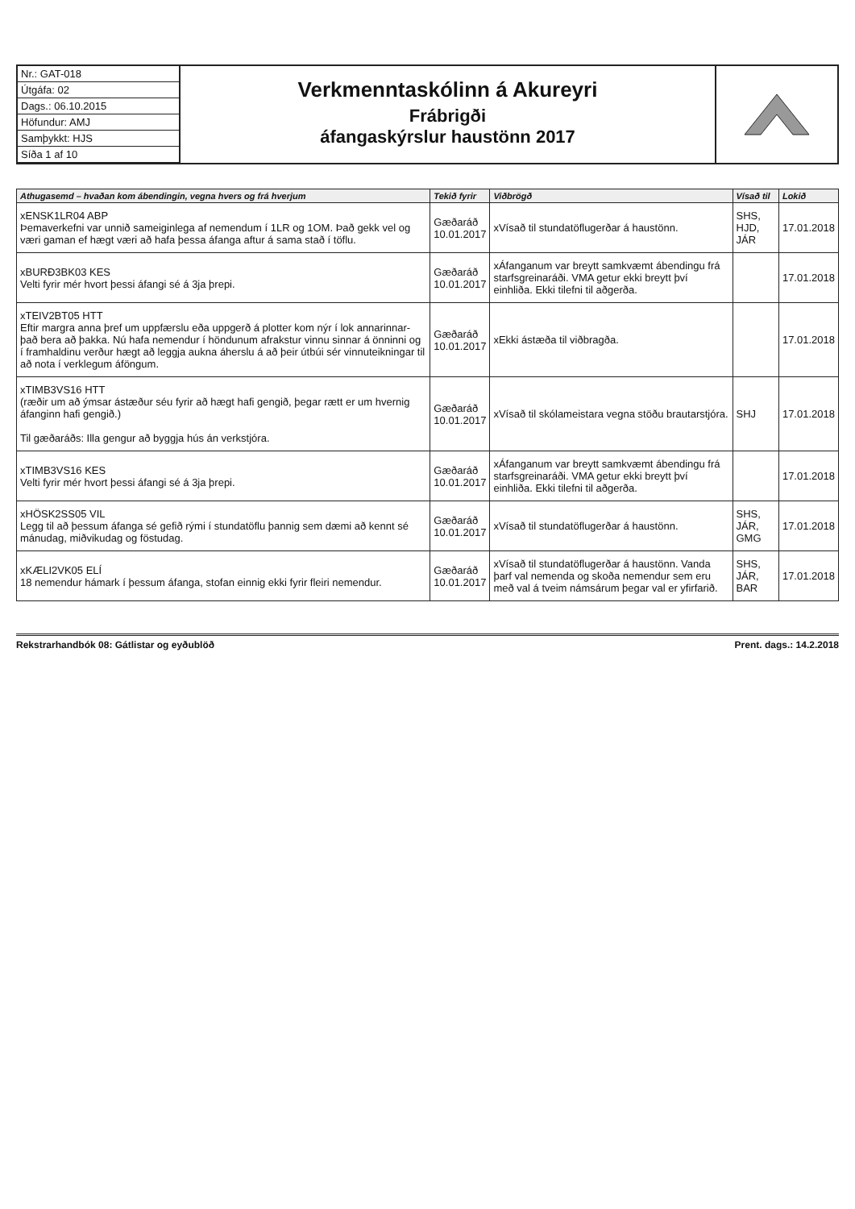Nr.: GAT-018
Útgáfa: 02
Dags.: 06.10.2015
Höfundur: AMJ
Samþykkt: HJS
Síða 1 af 10
Verkmenntaskólinn á Akureyri
Frábrigði
áfangaskýrslur haustönn 2017
| Athugasemd – hvaðan kom ábendingin, vegna hvers og frá hverjum | Tekið fyrir | Viðbrögð | Vísað til | Lokið |
| --- | --- | --- | --- | --- |
| xENSK1LR04 ABP Þemaverkefni var unnið sameiginlega af nemendum í 1LR og 1OM. Það gekk vel og væri gaman ef hægt væri að hafa þessa áfanga aftur á sama stað í töflu. | Gæðaráð 10.01.2017 | xVísað til stundatöflugerðar á haustönn. | SHS, HJD, JÁR | 17.01.2018 |
| xBURÐ3BK03 KES Velti fyrir mér hvort þessi áfangi sé á 3ja þrepi. | Gæðaráð 10.01.2017 | xÁfanganum var breytt samkvæmt ábendingu frá starfsgreinaráði. VMA getur ekki breytt því einhliða. Ekki tilefni til aðgerða. | | 17.01.2018 |
| xTEIV2BT05 HTT Eftir margra anna þref um uppfærslu eða uppgerð á plotter kom nýr í lok annarinnar- það bera að þakka. Nú hafa nemendur í höndunum afrakstur vinnu sinnar á önninni og í framhaldinu verður hægt að leggja aukna áherslu á að þeir útbúi sér vinnuteikningar til að nota í verklegum áföngum. | Gæðaráð 10.01.2017 | xEkki ástæða til viðbragða. | | 17.01.2018 |
| xTIMB3VS16 HTT (ræðir um að ýmsar ástæður séu fyrir að hægt hafi gengið, þegar rætt er um hvernig áfanginn hafi gengið.) Til gæðaráðs: Illa gengur að byggja hús án verkstjóra. | Gæðaráð 10.01.2017 | xVísað til skólameistara vegna stöðu brautarstjóra. | SHJ | 17.01.2018 |
| xTIMB3VS16 KES Velti fyrir mér hvort þessi áfangi sé á 3ja þrepi. | Gæðaráð 10.01.2017 | xÁfanganum var breytt samkvæmt ábendingu frá starfsgreinaráði. VMA getur ekki breytt því einhliða. Ekki tilefni til aðgerða. | | 17.01.2018 |
| xHÖSK2SS05 VIL Legg til að þessum áfanga sé gefið rými í stundatöflu þannig sem dæmi að kennt sé mánudag, miðvikudag og föstudag. | Gæðaráð 10.01.2017 | xVísað til stundatöflugerðar á haustönn. | SHS, JÁR, GMG | 17.01.2018 |
| xKÆLI2VK05 ELÍ 18 nemendur hámark í þessum áfanga, stofan einnig ekki fyrir fleiri nemendur. | Gæðaráð 10.01.2017 | xVísað til stundatöflugerðar á haustönn. Vanda þarf val nemenda og skoða nemendur sem eru með val á tveim námsárum þegar val er yfirfarið. | SHS, JÁR, BAR | 17.01.2018 |
Rekstrarhandbók 08: Gátlistar og eyðublöð Prent. dags.: 14.2.2018